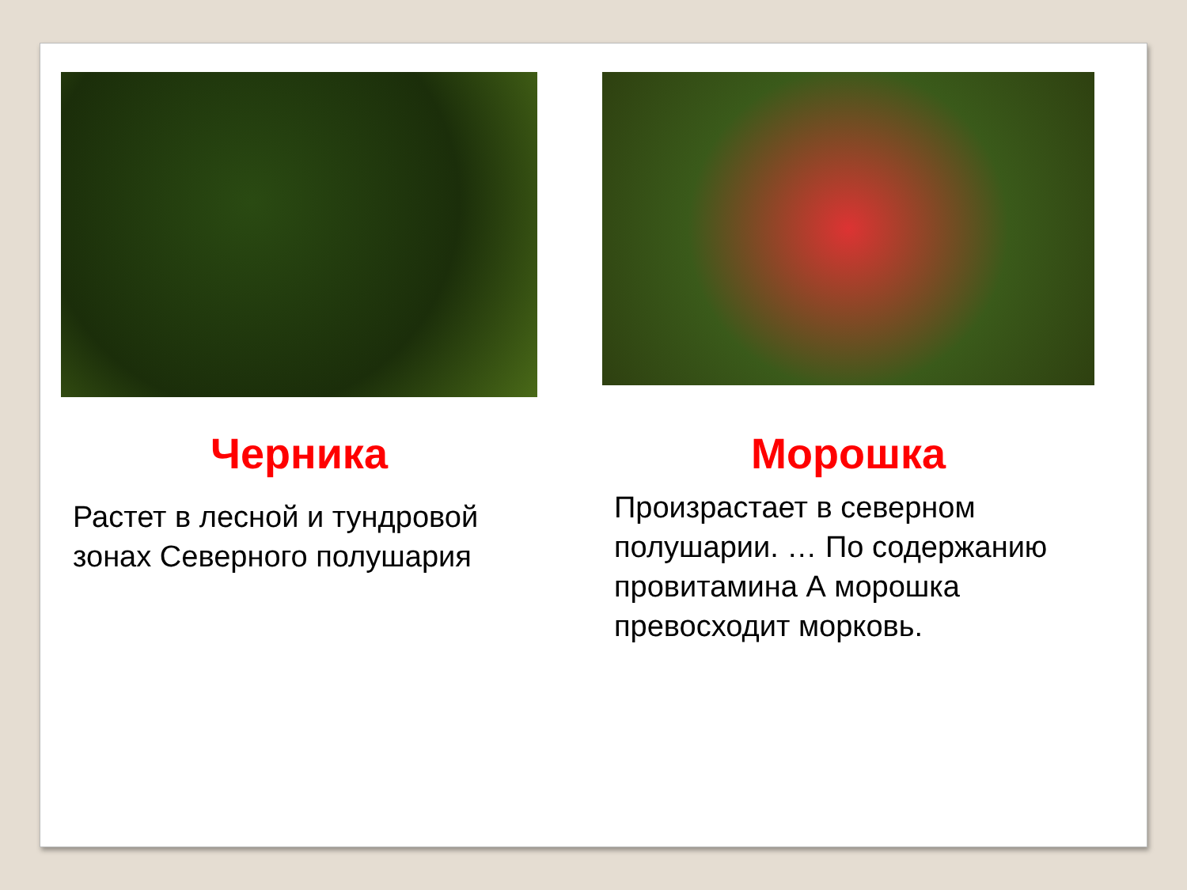Черника
Растет в лесной и тундровой зонах Северного полушария
Морошка
Произрастает в северном полушарии. … По содержанию провитамина А морошка превосходит морковь.